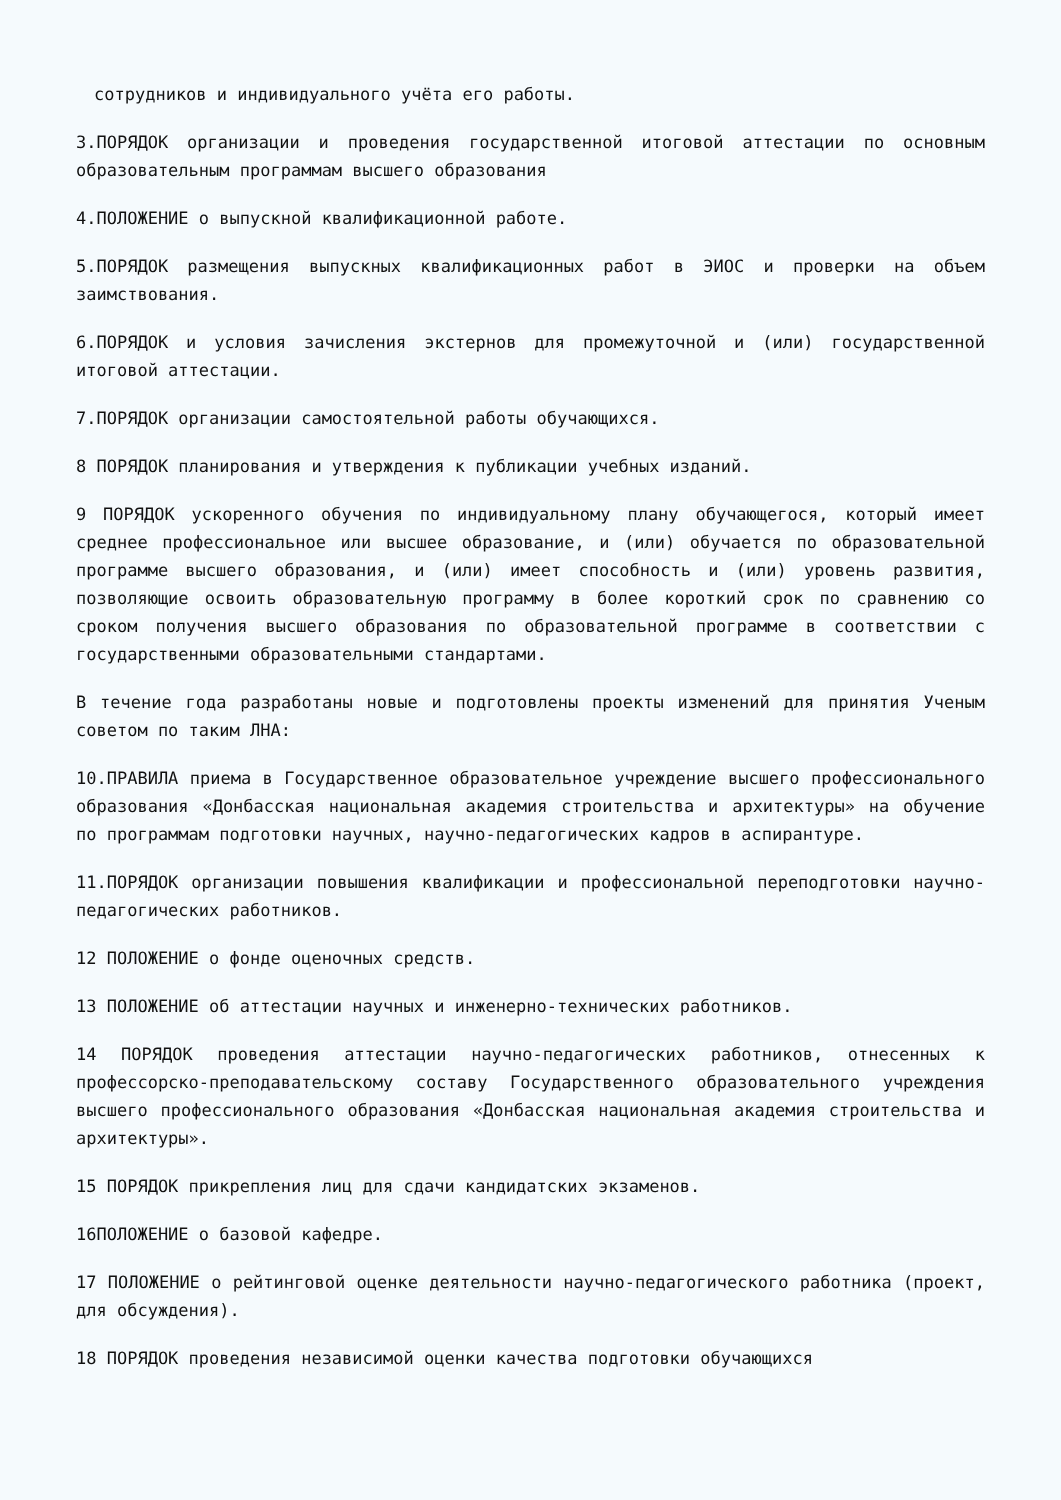сотрудников и индивидуального учёта его работы.
3.ПОРЯДОК организации и проведения государственной итоговой аттестации по основным образовательным программам высшего образования
4.ПОЛОЖЕНИЕ о выпускной квалификационной работе.
5.ПОРЯДОК размещения выпускных квалификационных работ в ЭИОС и проверки на объем заимствования.
6.ПОРЯДОК и условия зачисления экстернов для промежуточной и (или) государственной итоговой аттестации.
7.ПОРЯДОК организации самостоятельной работы обучающихся.
8 ПОРЯДОК планирования и утверждения к публикации учебных изданий.
9 ПОРЯДОК ускоренного обучения по индивидуальному плану обучающегося, который имеет среднее профессиональное или высшее образование, и (или) обучается по образовательной программе высшего образования, и (или) имеет способность и (или) уровень развития, позволяющие освоить образовательную программу в более короткий срок по сравнению со сроком получения высшего образования по образовательной программе в соответствии с государственными образовательными стандартами.
В течение года разработаны новые и подготовлены проекты изменений для принятия Ученым советом по таким ЛНА:
10.ПРАВИЛА приема в Государственное образовательное учреждение высшего профессионального образования «Донбасская национальная академия строительства и архитектуры» на обучение по программам подготовки научных, научно-педагогических кадров в аспирантуре.
11.ПОРЯДОК организации повышения квалификации и профессиональной переподготовки научно-педагогических работников.
12 ПОЛОЖЕНИЕ о фонде оценочных средств.
13 ПОЛОЖЕНИЕ об аттестации научных и инженерно-технических работников.
14 ПОРЯДОК проведения аттестации научно-педагогических работников, отнесенных к профессорско-преподавательскому составу Государственного образовательного учреждения высшего профессионального образования «Донбасская национальная академия строительства и архитектуры».
15 ПОРЯДОК прикрепления лиц для сдачи кандидатских экзаменов.
16ПОЛОЖЕНИЕ о базовой кафедре.
17 ПОЛОЖЕНИЕ о рейтинговой оценке деятельности научно-педагогического работника (проект, для обсуждения).
18 ПОРЯДОК проведения независимой оценки качества подготовки обучающихся